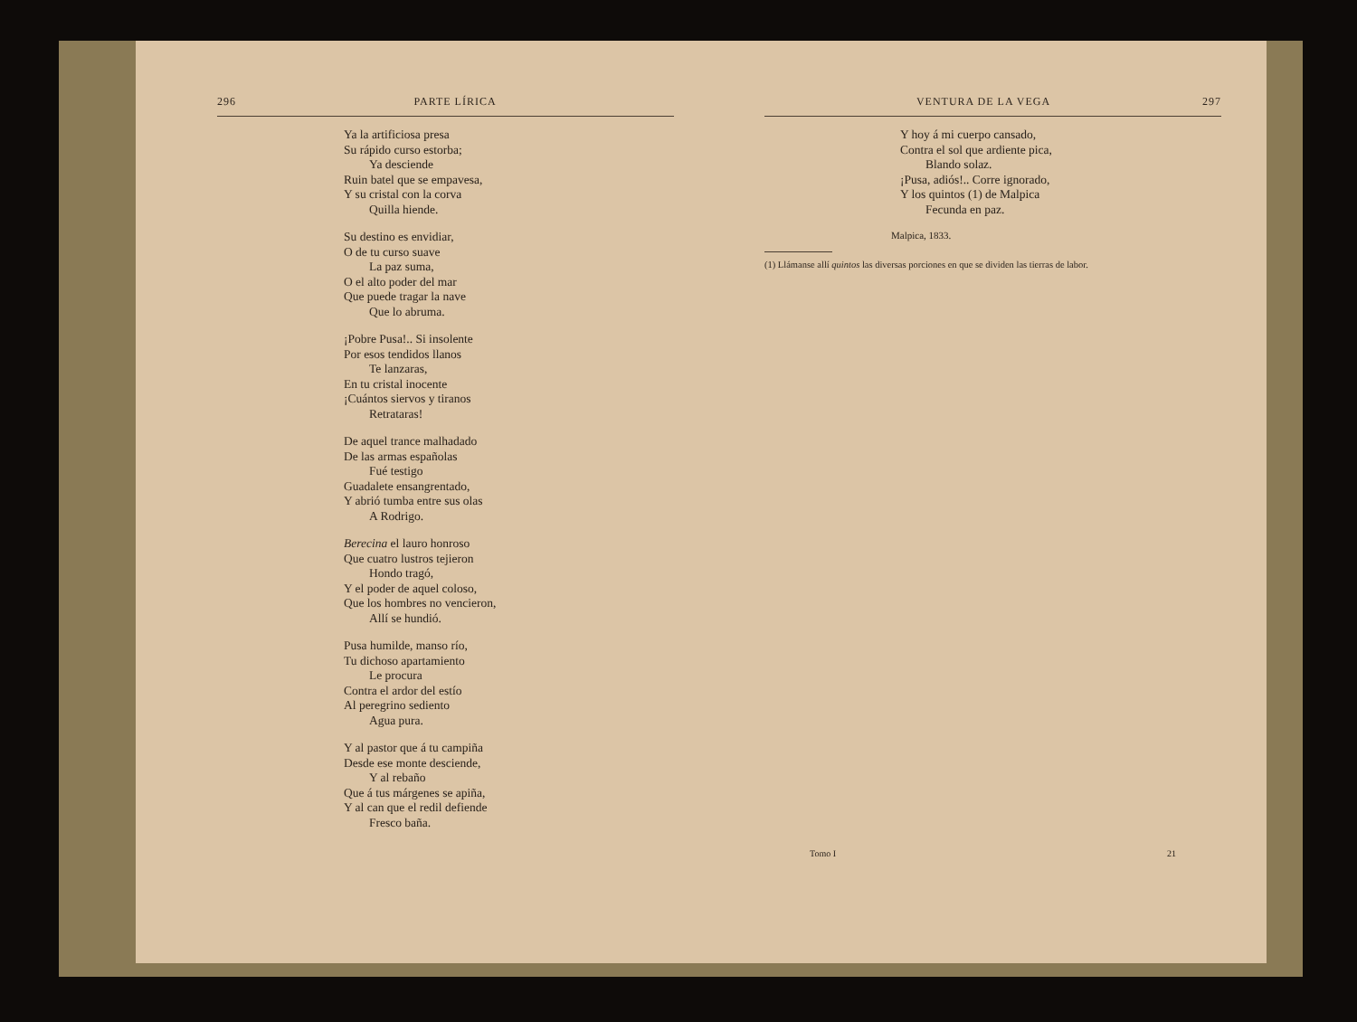296 PARTE LÍRICA
Ya la artificiosa presa
Su rápido curso estorba;
Ya desciende
Ruin batel que se empavesa,
Y su cristal con la corva
Quilla hiende.
Su destino es envidiar,
O de tu curso suave
La paz suma,
O el alto poder del mar
Que puede tragar la nave
Que lo abruma.
¡Pobre Pusa!.. Si insolente
Por esos tendidos llanos
Te lanzaras,
En tu cristal inocente
¡Cuántos siervos y tiranos
Retrataras!
De aquel trance malhadado
De las armas españolas
Fué testigo
Guadalete ensangrentado,
Y abrió tumba entre sus olas
A Rodrigo.
Berecina el lauro honroso
Que cuatro lustros tejieron
Hondo tragó,
Y el poder de aquel coloso,
Que los hombres no vencieron,
Allí se hundió.
Pusa humilde, manso río,
Tu dichoso apartamiento
Le procura
Contra el ardor del estío
Al peregrino sediento
Agua pura.
Y al pastor que á tu campiña
Desde ese monte desciende,
Y al rebaño
Que á tus márgenes se apiña,
Y al can que el redil defiende
Fresco baña.
VENTURA DE LA VEGA 297
Y hoy á mi cuerpo cansado,
Contra el sol que ardiente pica,
Blando solaz.
¡Pusa, adiós!.. Corre ignorado,
Y los quintos (1) de Malpica
Fecunda en paz.
Malpica, 1833.
(1) Llámanse allí quintos las diversas porciones en que se dividen las tierras de labor.
Tomo I 21